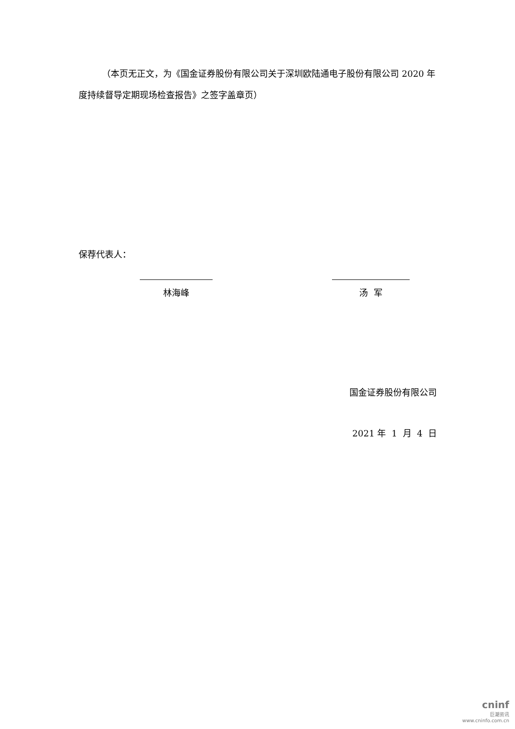（本页无正文，为《国金证券股份有限公司关于深圳欧陆通电子股份有限公司 2020 年度持续督导定期现场检查报告》之签字盖章页）
保荐代表人：
林海峰 汤 军
国金证券股份有限公司
2021 年 1 月 4 日
cninf
巨潮资讯
www.cninfo.com.cn